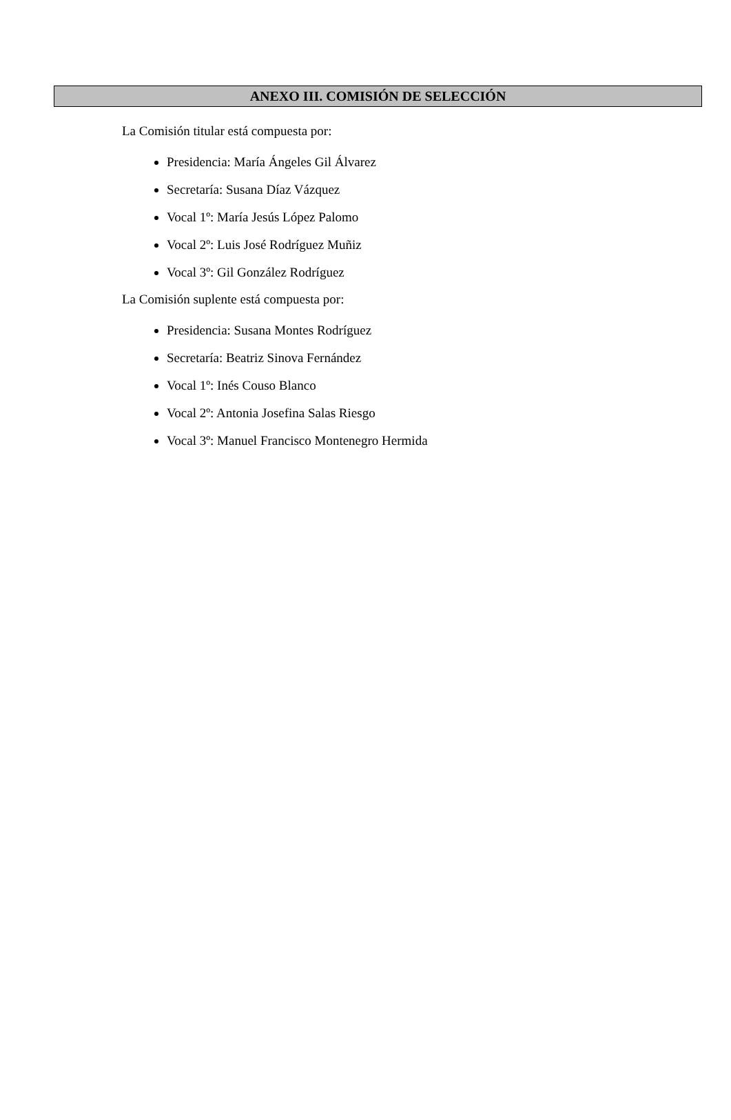ANEXO III. COMISIÓN DE SELECCIÓN
La Comisión titular está compuesta por:
Presidencia: María Ángeles Gil Álvarez
Secretaría: Susana Díaz Vázquez
Vocal 1º: María Jesús López Palomo
Vocal 2º: Luis José Rodríguez Muñiz
Vocal 3º: Gil González Rodríguez
La Comisión suplente está compuesta por:
Presidencia: Susana Montes Rodríguez
Secretaría: Beatriz Sinova Fernández
Vocal 1º: Inés Couso Blanco
Vocal 2º: Antonia Josefina Salas Riesgo
Vocal 3º: Manuel Francisco Montenegro Hermida